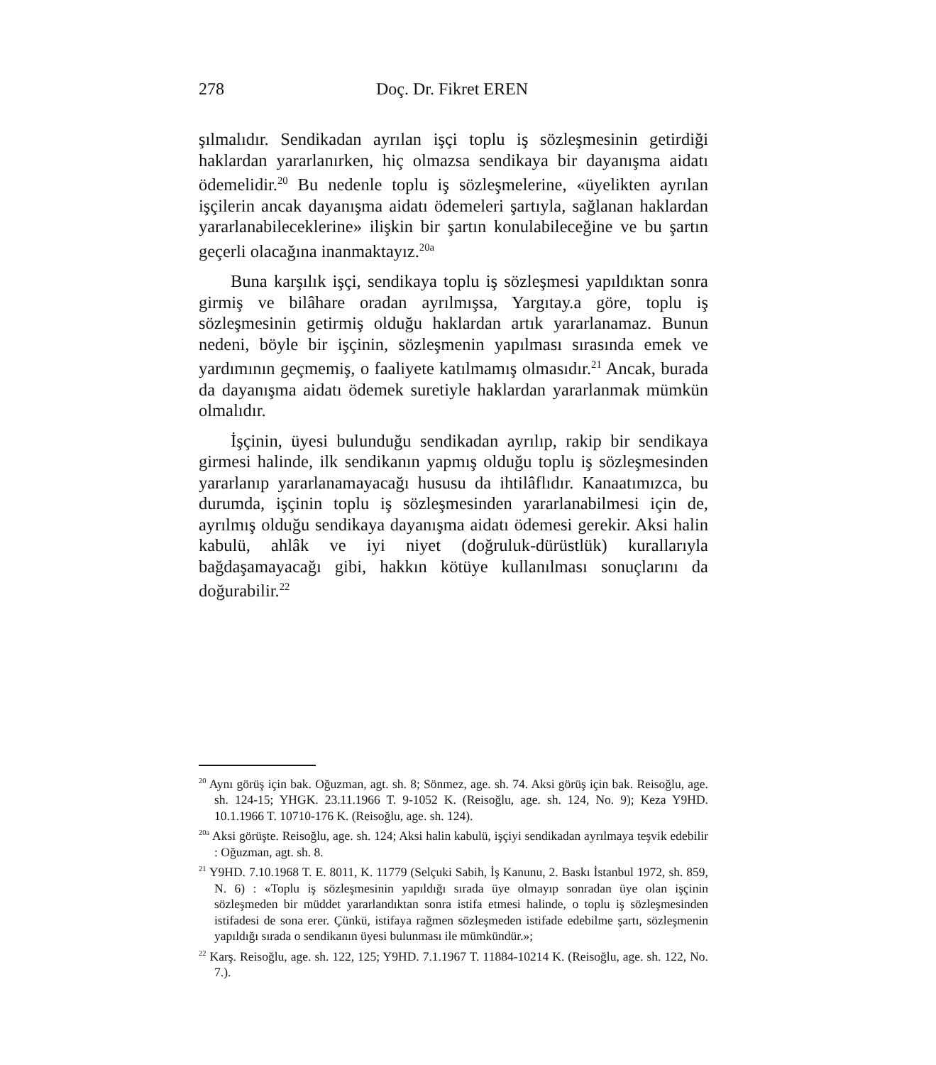278 Doç. Dr. Fikret EREN
şılmalıdır. Sendikadan ayrılan işçi toplu iş sözleşmesinin getirdiği haklardan yararlanırken, hiç olmazsa sendikaya bir dayanışma aidatı ödemelidir.<sup>20</sup> Bu nedenle toplu iş sözleşmelerine, «üyelikten ayrılan işçilerin ancak dayanışma aidatı ödemeleri şartıyla, sağlanan haklardan yararlanabileceklerine» ilişkin bir şartın konulabileceğine ve bu şartın geçerli olacağına inanmaktayız.<sup>20a</sup>
Buna karşılık işçi, sendikaya toplu iş sözleşmesi yapıldıktan sonra girmiş ve bilâhare oradan ayrılmışsa, Yargıtay.a göre, toplu iş sözleşmesinin getirmiş olduğu haklardan artık yararlanamaz. Bunun nedeni, böyle bir işçinin, sözleşmenin yapılması sırasında emek ve yardımının geçmemiş, o faaliyete katılmamış olmasıdır.<sup>21</sup> Ancak, burada da dayanışma aidatı ödemek suretiyle haklardan yararlanmak mümkün olmalıdır.
İşçinin, üyesi bulunduğu sendikadan ayrılıp, rakip bir sendikaya girmesi halinde, ilk sendikanın yapmış olduğu toplu iş sözleşmesinden yararlanıp yararlanamayacağı hususu da ihtilâflıdır. Kanaatımızca, bu durumda, işçinin toplu iş sözleşmesinden yararlanabilmesi için de, ayrılmış olduğu sendikaya dayanışma aidatı ödemesi gerekir. Aksi halin kabulü, ahlâk ve iyi niyet (doğruluk-dürüstlük) kurallarıyla bağdaşamayacağı gibi, hakkın kötüye kullanılması sonuçlarını da doğurabilir.<sup>22</sup>
<sup>20</sup> Aynı görüş için bak. Oğuzman, agt. sh. 8; Sönmez, age. sh. 74. Aksi görüş için bak. Reisoğlu, age. sh. 124-15; YHGK. 23.11.1966 T. 9-1052 K. (Reisoğlu, age. sh. 124, No. 9); Keza Y9HD. 10.1.1966 T. 10710-176 K. (Reisoğlu, age. sh. 124).
<sup>20a</sup> Aksi görüşte. Reisoğlu, age. sh. 124; Aksi halin kabulü, işçiyi sendikadan ayrılmaya teşvik edebilir : Oğuzman, agt. sh. 8.
<sup>21</sup> Y9HD. 7.10.1968 T. E. 8011, K. 11779 (Selçuki Sabih, İş Kanunu, 2. Baskı İstanbul 1972, sh. 859, N. 6) : «Toplu iş sözleşmesinin yapıldığı sırada üye olmayıp sonradan üye olan işçinin sözleşmeden bir müddet yararlandıktan sonra istifa etmesi halinde, o toplu iş sözleşmesinden istifadesi de sona erer. Çünkü, istifaya rağmen sözleşmeden istifade edebilme şartı, sözleşmenin yapıldığı sırada o sendikanın üyesi bulunması ile mümkündür.»;
<sup>22</sup> Karş. Reisoğlu, age. sh. 122, 125; Y9HD. 7.1.1967 T. 11884-10214 K. (Reisoğlu, age. sh. 122, No. 7.).